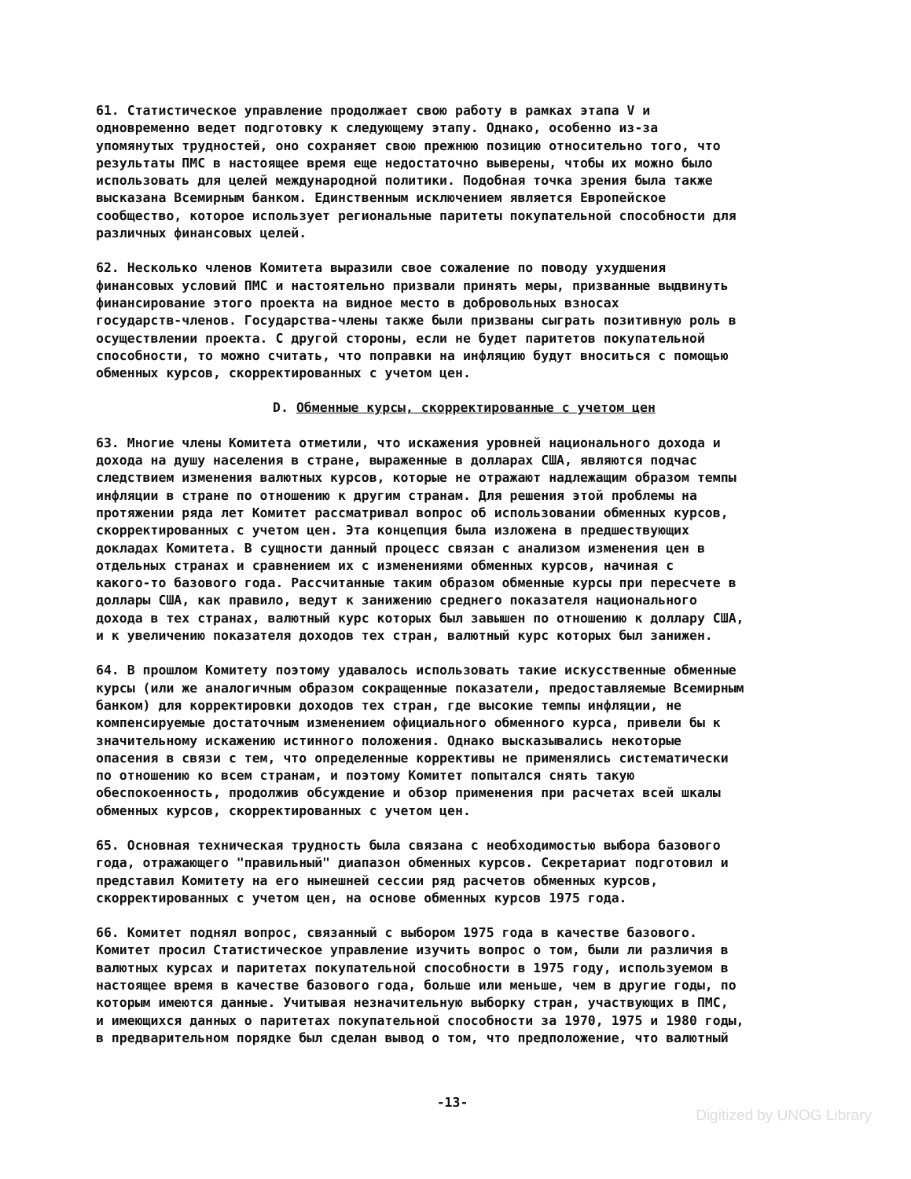61. Статистическое управление продолжает свою работу в рамках этапа V и одновременно ведет подготовку к следующему этапу. Однако, особенно из-за упомянутых трудностей, оно сохраняет свою прежнюю позицию относительно того, что результаты ПМС в настоящее время еще недостаточно выверены, чтобы их можно было использовать для целей международной политики. Подобная точка зрения была также высказана Всемирным банком. Единственным исключением является Европейское сообщество, которое использует региональные паритеты покупательной способности для различных финансовых целей.
62. Несколько членов Комитета выразили свое сожаление по поводу ухудшения финансовых условий ПМС и настоятельно призвали принять меры, призванные выдвинуть финансирование этого проекта на видное место в добровольных взносах государств-членов. Государства-члены также были призваны сыграть позитивную роль в осуществлении проекта. С другой стороны, если не будет паритетов покупательной способности, то можно считать, что поправки на инфляцию будут вноситься с помощью обменных курсов, скорректированных с учетом цен.
D. Обменные курсы, скорректированные с учетом цен
63. Многие члены Комитета отметили, что искажения уровней национального дохода и дохода на душу населения в стране, выраженные в долларах США, являются подчас следствием изменения валютных курсов, которые не отражают надлежащим образом темпы инфляции в стране по отношению к другим странам. Для решения этой проблемы на протяжении ряда лет Комитет рассматривал вопрос об использовании обменных курсов, скорректированных с учетом цен. Эта концепция была изложена в предшествующих докладах Комитета. В сущности данный процесс связан с анализом изменения цен в отдельных странах и сравнением их с изменениями обменных курсов, начиная с какого-то базового года. Рассчитанные таким образом обменные курсы при пересчете в доллары США, как правило, ведут к занижению среднего показателя национального дохода в тех странах, валютный курс которых был завышен по отношению к доллару США, и к увеличению показателя доходов тех стран, валютный курс которых был занижен.
64. В прошлом Комитету поэтому удавалось использовать такие искусственные обменные курсы (или же аналогичным образом сокращенные показатели, предоставляемые Всемирным банком) для корректировки доходов тех стран, где высокие темпы инфляции, не компенсируемые достаточным изменением официального обменного курса, привели бы к значительному искажению истинного положения. Однако высказывались некоторые опасения в связи с тем, что определенные коррективы не применялись систематически по отношению ко всем странам, и поэтому Комитет попытался снять такую обеспокоенность, продолжив обсуждение и обзор применения при расчетах всей шкалы обменных курсов, скорректированных с учетом цен.
65. Основная техническая трудность была связана с необходимостью выбора базового года, отражающего "правильный" диапазон обменных курсов. Секретариат подготовил и представил Комитету на его нынешней сессии ряд расчетов обменных курсов, скорректированных с учетом цен, на основе обменных курсов 1975 года.
66. Комитет поднял вопрос, связанный с выбором 1975 года в качестве базового. Комитет просил Статистическое управление изучить вопрос о том, были ли различия в валютных курсах и паритетах покупательной способности в 1975 году, используемом в настоящее время в качестве базового года, больше или меньше, чем в другие годы, по которым имеются данные. Учитывая незначительную выборку стран, участвующих в ПМС, и имеющихся данных о паритетах покупательной способности за 1970, 1975 и 1980 годы, в предварительном порядке был сделан вывод о том, что предположение, что валютный
-13-
Digitized by UNOG Library